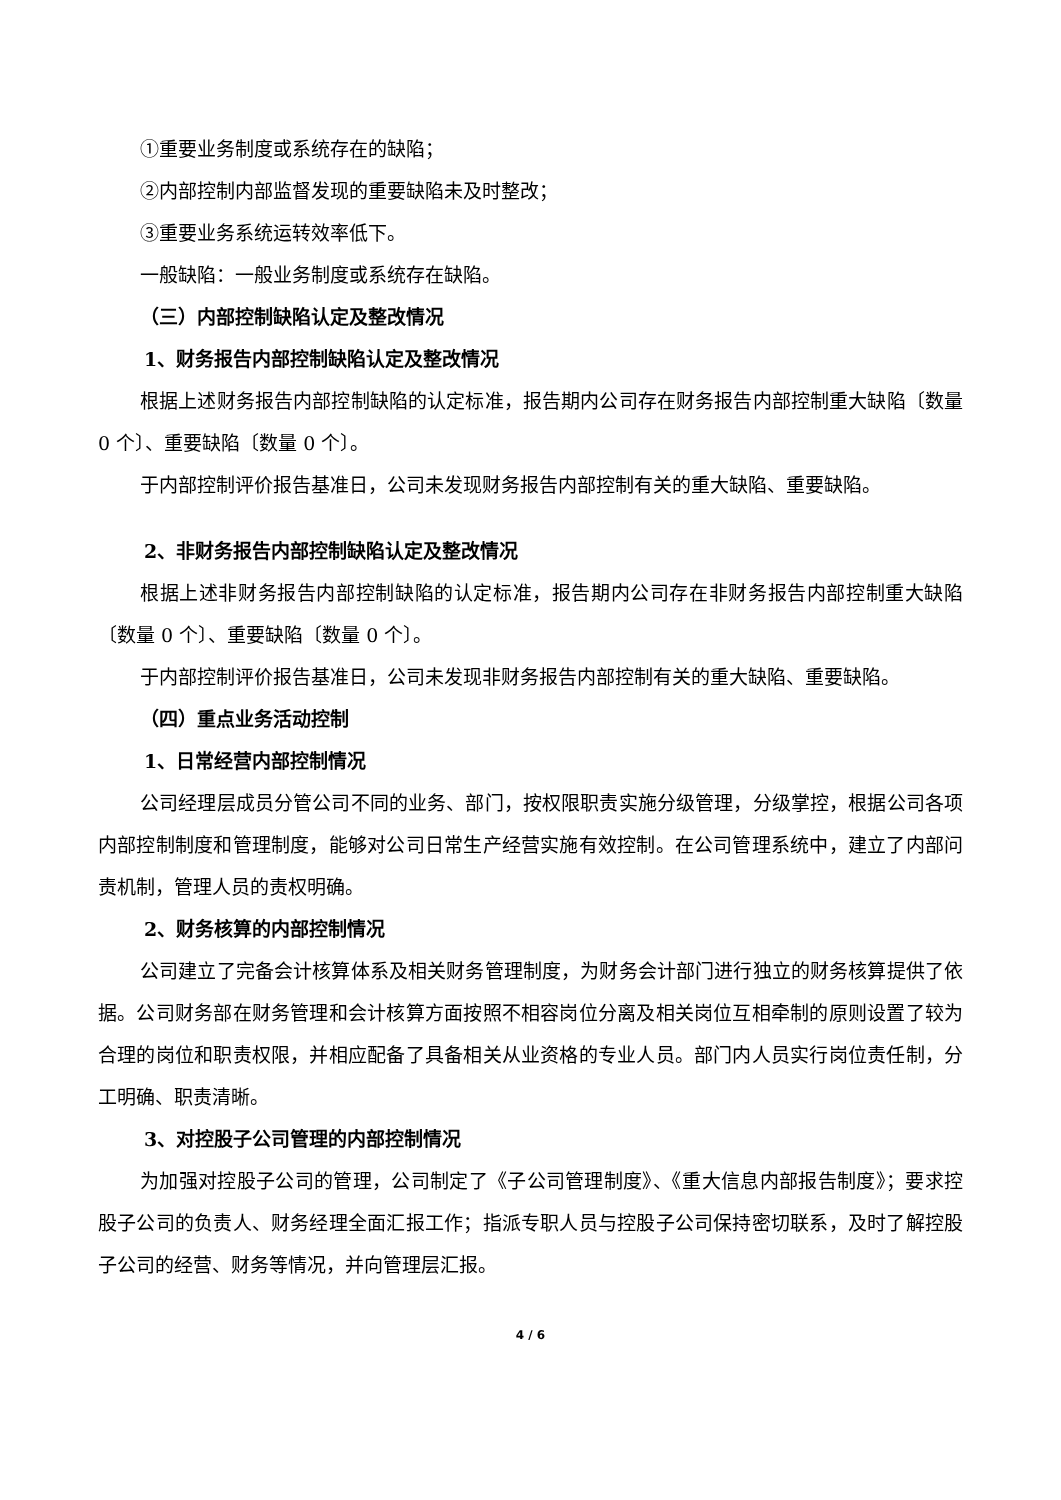①重要业务制度或系统存在的缺陷；
②内部控制内部监督发现的重要缺陷未及时整改；
③重要业务系统运转效率低下。
一般缺陷：一般业务制度或系统存在缺陷。
（三）内部控制缺陷认定及整改情况
1、财务报告内部控制缺陷认定及整改情况
根据上述财务报告内部控制缺陷的认定标准，报告期内公司存在财务报告内部控制重大缺陷〔数量 0 个〕、重要缺陷〔数量 0 个〕。
于内部控制评价报告基准日，公司未发现财务报告内部控制有关的重大缺陷、重要缺陷。
2、非财务报告内部控制缺陷认定及整改情况
根据上述非财务报告内部控制缺陷的认定标准，报告期内公司存在非财务报告内部控制重大缺陷〔数量 0 个〕、重要缺陷〔数量 0 个〕。
于内部控制评价报告基准日，公司未发现非财务报告内部控制有关的重大缺陷、重要缺陷。
（四）重点业务活动控制
1、日常经营内部控制情况
公司经理层成员分管公司不同的业务、部门，按权限职责实施分级管理，分级掌控，根据公司各项内部控制制度和管理制度，能够对公司日常生产经营实施有效控制。在公司管理系统中，建立了内部问责机制，管理人员的责权明确。
2、财务核算的内部控制情况
公司建立了完备会计核算体系及相关财务管理制度，为财务会计部门进行独立的财务核算提供了依据。公司财务部在财务管理和会计核算方面按照不相容岗位分离及相关岗位互相牵制的原则设置了较为合理的岗位和职责权限，并相应配备了具备相关从业资格的专业人员。部门内人员实行岗位责任制，分工明确、职责清晰。
3、对控股子公司管理的内部控制情况
为加强对控股子公司的管理，公司制定了《子公司管理制度》、《重大信息内部报告制度》；要求控股子公司的负责人、财务经理全面汇报工作；指派专职人员与控股子公司保持密切联系，及时了解控股子公司的经营、财务等情况，并向管理层汇报。
4 / 6